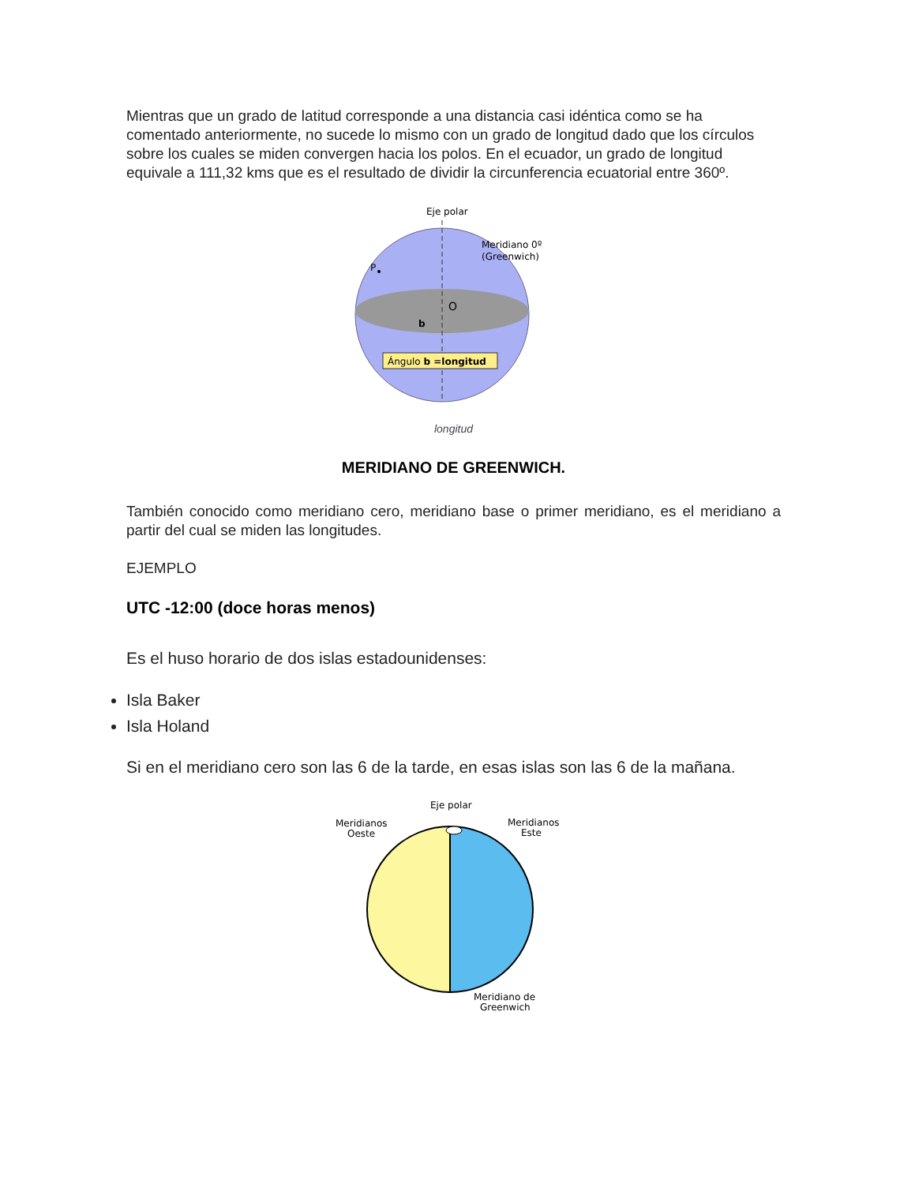Mientras que un grado de latitud corresponde a una distancia casi idéntica como se ha comentado anteriormente, no sucede lo mismo con un grado de longitud dado que los círculos sobre los cuales se miden convergen hacia los polos. En el ecuador, un grado de longitud equivale a 111,32 kms que es el resultado de dividir la circunferencia ecuatorial entre 360º.
Eje polar
P
O
Meridiano 0º
(Greenwich)
b
Ángulo b =longitud
longitud
MERIDIANO DE GREENWICH.
También conocido como meridiano cero, meridiano base o primer meridiano, es el meridiano a partir del cual se miden las longitudes.
EJEMPLO
UTC -12:00 (doce horas menos)
Es el huso horario de dos islas estadounidenses:
Isla Baker
Isla Holand
Si en el meridiano cero son las 6 de la tarde, en esas islas son las 6 de la mañana.
Eje polar
Meridianos
Oeste
Meridianos
Este
Meridiano de
Greenwich